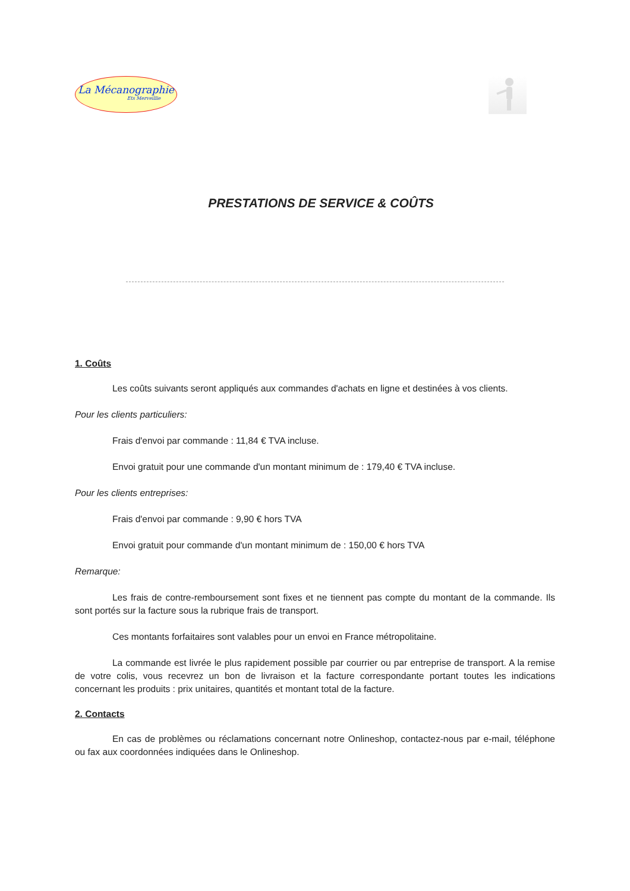La Mécanographie
Ets Merveillie
PRESTATIONS DE SERVICE & COÛTS
1. Coûts
Les coûts suivants seront appliqués aux commandes d'achats en ligne et destinées à vos clients.
Pour les clients particuliers:
Frais d'envoi par commande : 11,84 € TVA incluse.
Envoi gratuit pour une commande d'un montant minimum de : 179,40 € TVA incluse.
Pour les clients entreprises:
Frais d'envoi par commande : 9,90 € hors TVA
Envoi gratuit pour commande d'un montant minimum de : 150,00 € hors TVA
Remarque:
Les frais de contre-remboursement sont fixes et ne tiennent pas compte du montant de la commande. Ils sont portés sur la facture sous la rubrique frais de transport.
Ces montants forfaitaires sont valables pour un envoi en France métropolitaine.
La commande est livrée le plus rapidement possible par courrier ou par entreprise de transport. A la remise de votre colis, vous recevrez un bon de livraison et la facture correspondante portant toutes les indications concernant les produits : prix unitaires, quantités et montant total de la facture.
2. Contacts
En cas de problèmes ou réclamations concernant notre Onlineshop, contactez-nous par e-mail, téléphone ou fax aux coordonnées indiquées dans le Onlineshop.